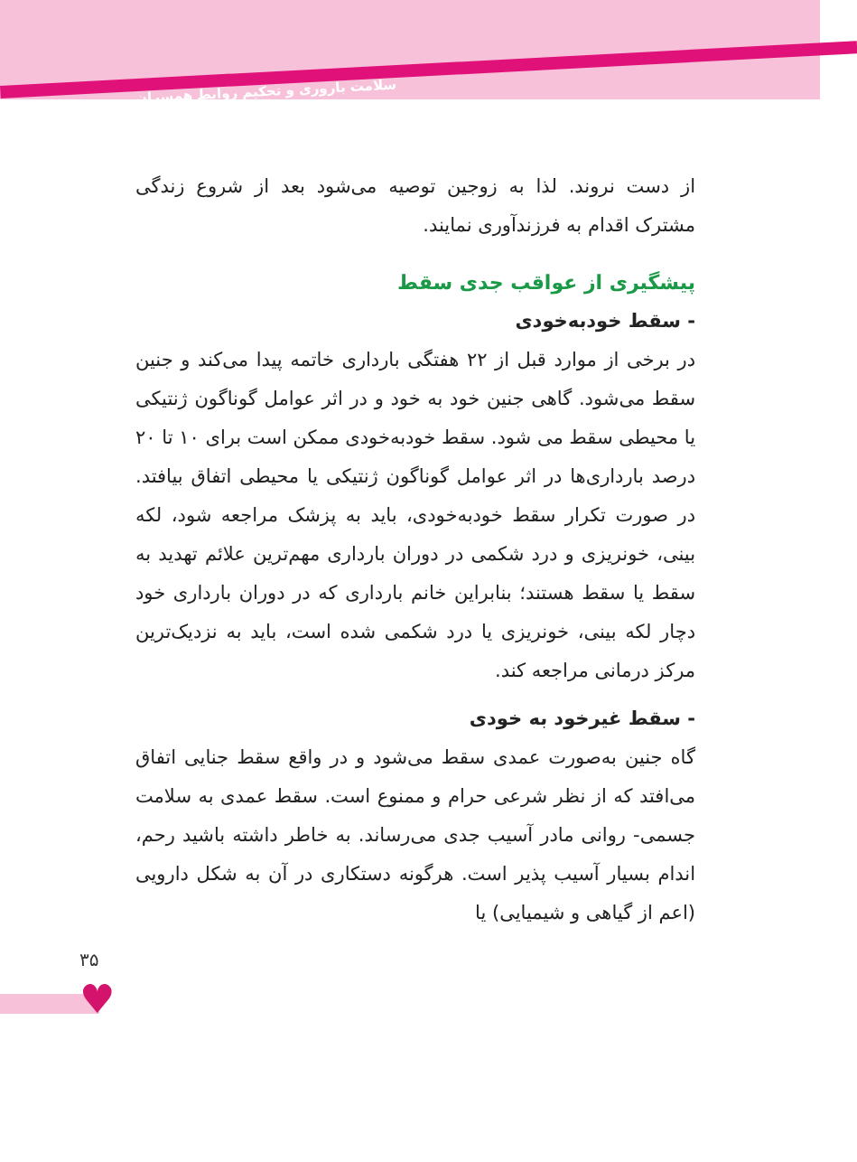سلامت باروری و تحکیم روابط همسران
از دست نروند. لذا به زوجین توصیه می‌شود بعد از شروع زندگی مشترک اقدام به فرزندآوری نمایند.
پیشگیری از عواقب جدی سقط
- سقط خودبه‌خودی
در برخی از موارد قبل از ۲۲ هفتگی بارداری خاتمه پیدا می‌کند و جنین سقط می‌شود. گاهی جنین خود به خود و در اثر عوامل گوناگون ژنتیکی یا محیطی سقط می شود. سقط خودبه‌خودی ممکن است برای ۱۰ تا ۲۰ درصد بارداری‌ها در اثر عوامل گوناگون ژنتیکی یا محیطی اتفاق بیافتد. در صورت تکرار سقط خودبه‌خودی، باید به پزشک مراجعه شود، لکه بینی، خونریزی و درد شکمی در دوران بارداری مهم‌ترین علائم تهدید به سقط یا سقط هستند؛ بنابراین خانم بارداری که در دوران بارداری خود دچار لکه بینی، خونریزی یا درد شکمی شده است، باید به نزدیک‌ترین مرکز درمانی مراجعه کند.
- سقط غیرخود به خودی
گاه جنین به‌صورت عمدی سقط می‌شود و در واقع سقط جنایی اتفاق می‌افتد که از نظر شرعی حرام و ممنوع است. سقط عمدی به سلامت جسمی- روانی مادر آسیب جدی می‌رساند. به خاطر داشته باشید رحم، اندام بسیار آسیب پذیر است. هرگونه دستکاری در آن به شکل دارویی (اعم از گیاهی و شیمیایی) یا
۳۵
♥